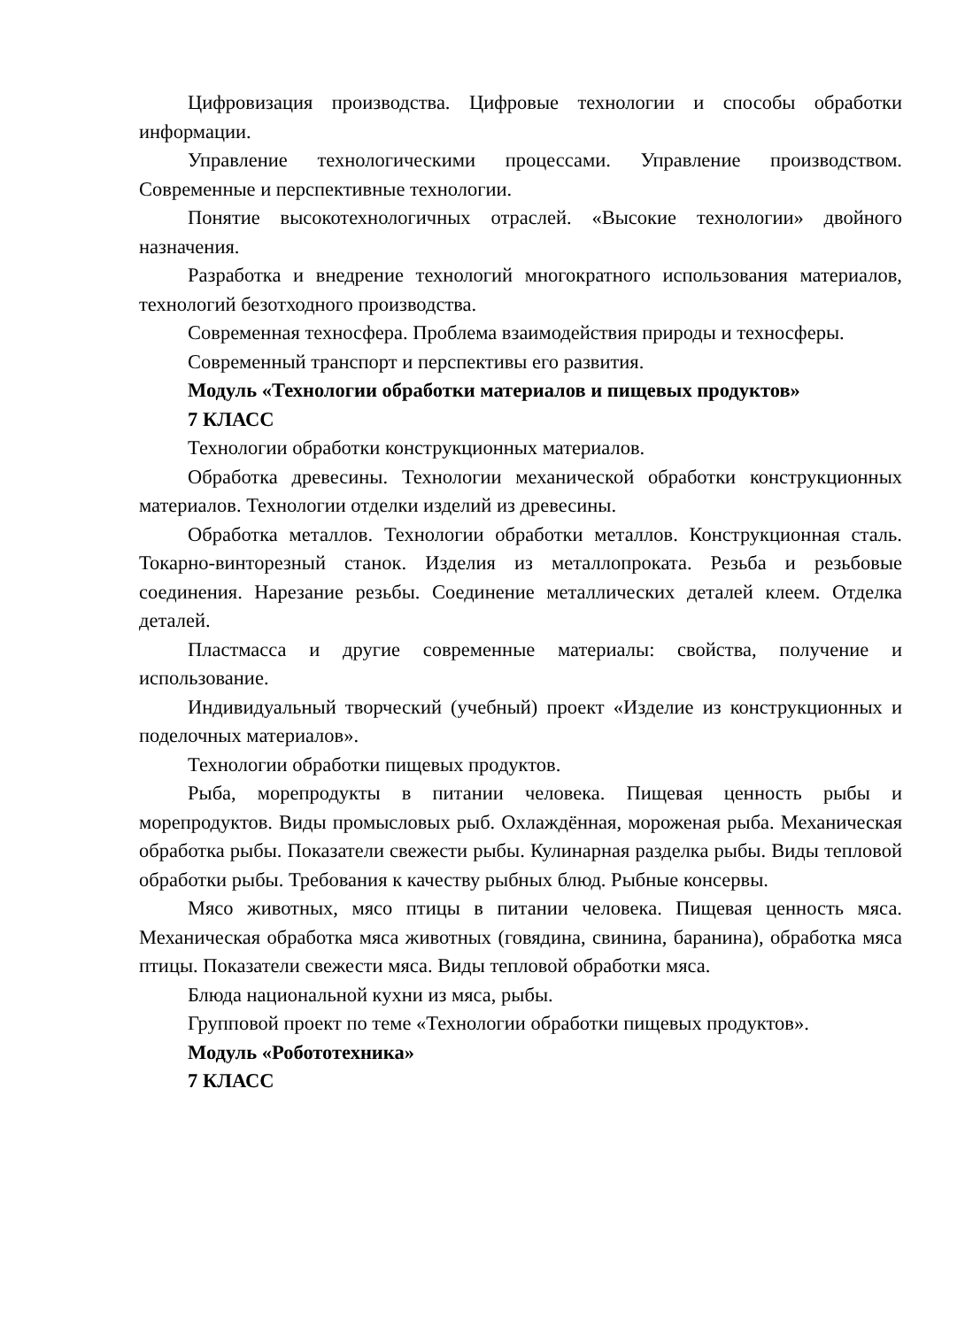Цифровизация производства. Цифровые технологии и способы обработки информации.
Управление технологическими процессами. Управление производством. Современные и перспективные технологии.
Понятие высокотехнологичных отраслей. «Высокие технологии» двойного назначения.
Разработка и внедрение технологий многократного использования материалов, технологий безотходного производства.
Современная техносфера. Проблема взаимодействия природы и техносферы.
Современный транспорт и перспективы его развития.
Модуль «Технологии обработки материалов и пищевых продуктов»
7 КЛАСС
Технологии обработки конструкционных материалов.
Обработка древесины. Технологии механической обработки конструкционных материалов. Технологии отделки изделий из древесины.
Обработка металлов. Технологии обработки металлов. Конструкционная сталь. Токарно-винторезный станок. Изделия из металлопроката. Резьба и резьбовые соединения. Нарезание резьбы. Соединение металлических деталей клеем. Отделка деталей.
Пластмасса и другие современные материалы: свойства, получение и использование.
Индивидуальный творческий (учебный) проект «Изделие из конструкционных и поделочных материалов».
Технологии обработки пищевых продуктов.
Рыба, морепродукты в питании человека. Пищевая ценность рыбы и морепродуктов. Виды промысловых рыб. Охлаждённая, мороженая рыба. Механическая обработка рыбы. Показатели свежести рыбы. Кулинарная разделка рыбы. Виды тепловой обработки рыбы. Требования к качеству рыбных блюд. Рыбные консервы.
Мясо животных, мясо птицы в питании человека. Пищевая ценность мяса. Механическая обработка мяса животных (говядина, свинина, баранина), обработка мяса птицы. Показатели свежести мяса. Виды тепловой обработки мяса.
Блюда национальной кухни из мяса, рыбы.
Групповой проект по теме «Технологии обработки пищевых продуктов».
Модуль «Робототехника»
7 КЛАСС